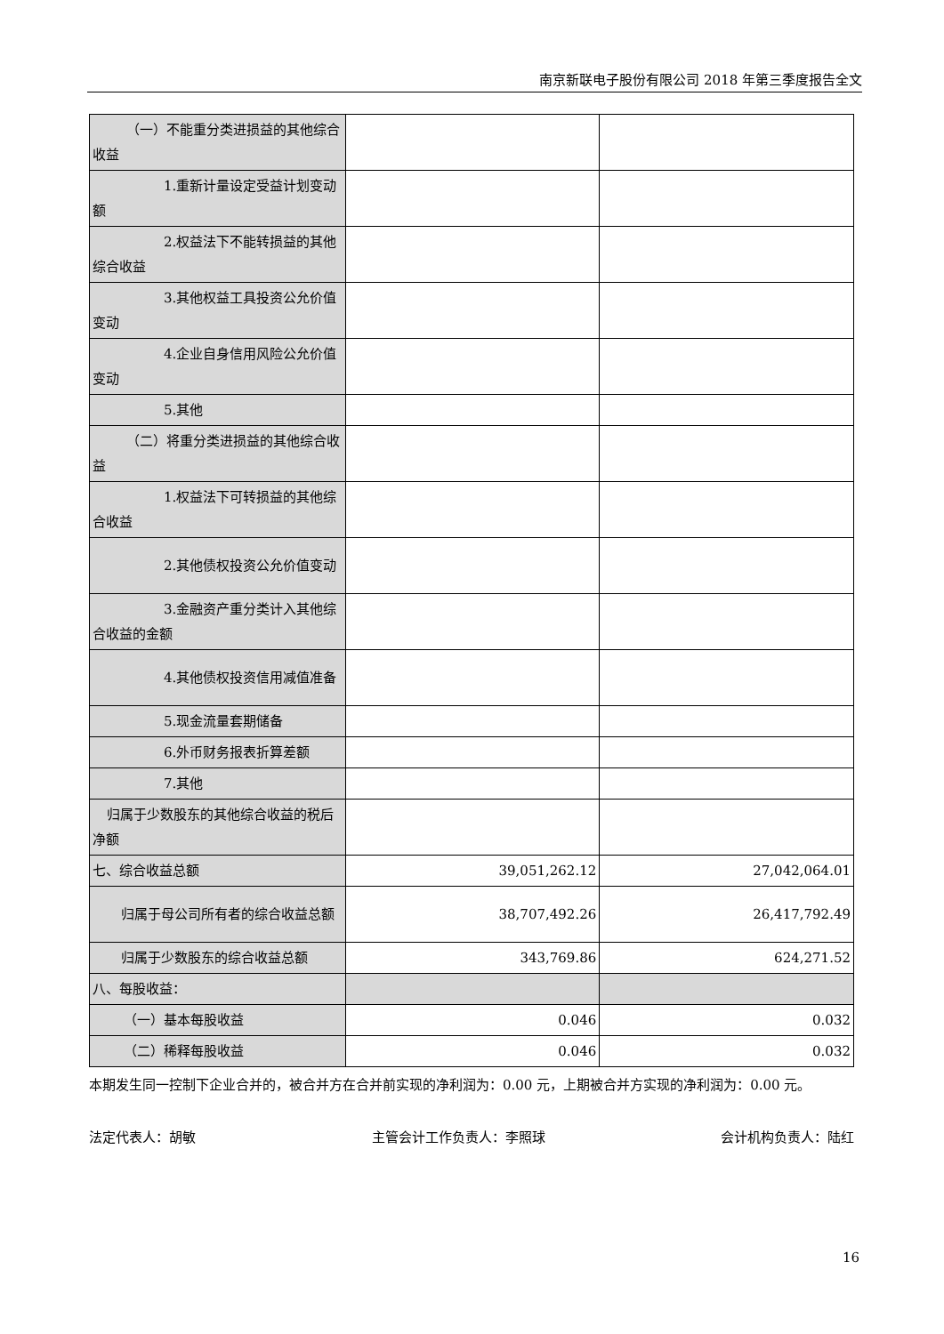南京新联电子股份有限公司 2018 年第三季度报告全文
| （一）不能重分类进损益的其他 综合收益 | | |
| 1.重新计量设定受益计划变动额 | | |
| 2.权益法下不能转损益的其他综合收益 | | |
| 3.其他权益工具投资公允价值变动 | | |
| 4.企业自身信用风险公允价值变动 | | |
| 5.其他 | | |
| （二）将重分类进损益的其他综 合收益 | | |
| 1.权益法下可转损益的其他综合收益 | | |
| 2.其他债权投资公允价值变动 | | |
| 3.金融资产重分类计入其他综合收益的金额 | | |
| 4.其他债权投资信用减值准备 | | |
| 5.现金流量套期储备 | | |
| 6.外币财务报表折算差额 | | |
| 7.其他 | | |
| 归属于少数股东的其他综合收益的税后净额 | | |
| 七、综合收益总额 | 39,051,262.12 | 27,042,064.01 |
| 归属于母公司所有者的综合收益总额 | 38,707,492.26 | 26,417,792.49 |
| 归属于少数股东的综合收益总额 | 343,769.86 | 624,271.52 |
| 八、每股收益： | | |
| （一）基本每股收益 | 0.046 | 0.032 |
| （二）稀释每股收益 | 0.046 | 0.032 |
本期发生同一控制下企业合并的，被合并方在合并前实现的净利润为：0.00 元，上期被合并方实现的净利润为：0.00 元。
法定代表人：胡敏 主管会计工作负责人：李照球 会计机构负责人：陆红
16